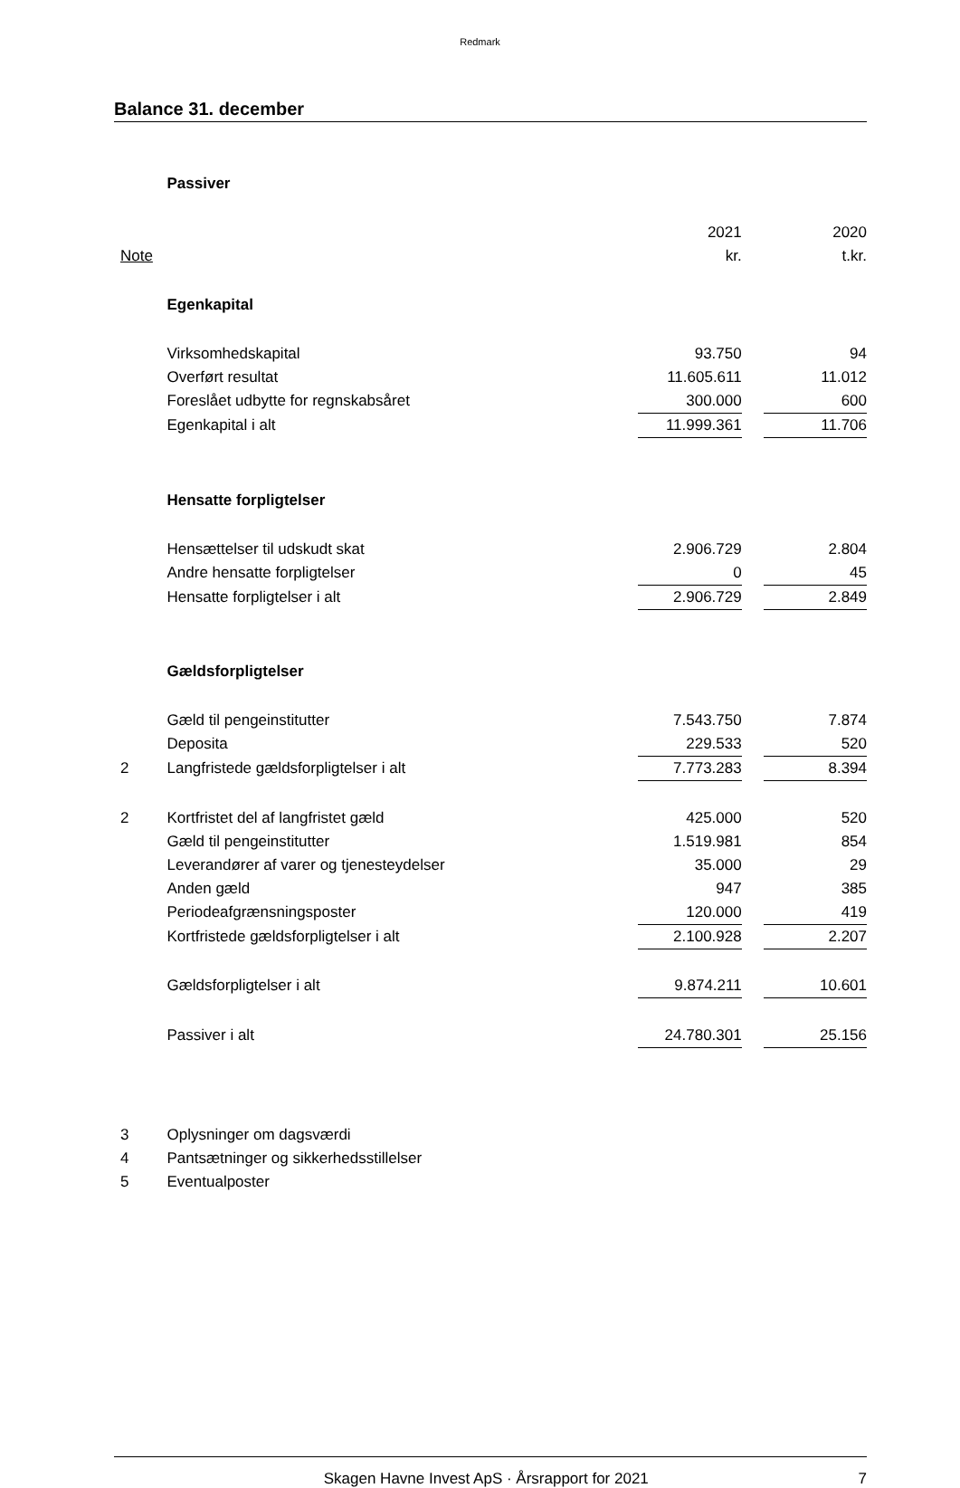Redmark
Balance 31. december
| | Passiver | | | |
| | | 2021 | | 2020 |
| Note | | kr. | | t.kr. |
| | Egenkapital | | | |
| | Virksomhedskapital | 93.750 | | 94 |
| | Overført resultat | 11.605.611 | | 11.012 |
| | Foreslået udbytte for regnskabsåret | 300.000 | | 600 |
| | Egenkapital i alt | 11.999.361 | | 11.706 |
| | Hensatte forpligtelser | | | |
| | Hensættelser til udskudt skat | 2.906.729 | | 2.804 |
| | Andre hensatte forpligtelser | 0 | | 45 |
| | Hensatte forpligtelser i alt | 2.906.729 | | 2.849 |
| | Gældsforpligtelser | | | |
| | Gæld til pengeinstitutter | 7.543.750 | | 7.874 |
| | Deposita | 229.533 | | 520 |
| 2 | Langfristede gældsforpligtelser i alt | 7.773.283 | | 8.394 |
| 2 | Kortfristet del af langfristet gæld | 425.000 | | 520 |
| | Gæld til pengeinstitutter | 1.519.981 | | 854 |
| | Leverandører af varer og tjenesteydelser | 35.000 | | 29 |
| | Anden gæld | 947 | | 385 |
| | Periodeafgrænsningsposter | 120.000 | | 419 |
| | Kortfristede gældsforpligtelser i alt | 2.100.928 | | 2.207 |
| | Gældsforpligtelser i alt | 9.874.211 | | 10.601 |
| | Passiver i alt | 24.780.301 | | 25.156 |
| 3 | Oplysninger om dagsværdi | | | |
| 4 | Pantsætninger og sikkerhedsstillelser | | | |
| 5 | Eventualposter | | | |
Skagen Havne Invest ApS · Årsrapport for 2021 7